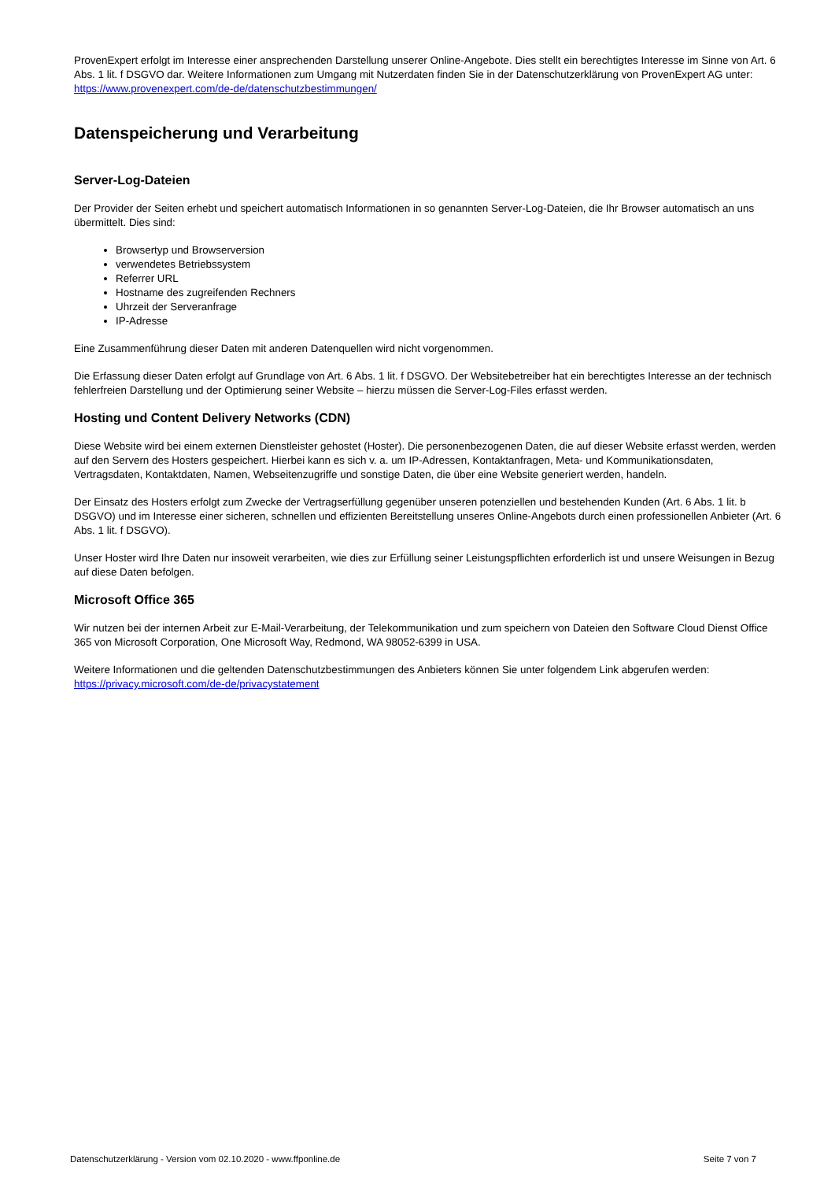ProvenExpert erfolgt im Interesse einer ansprechenden Darstellung unserer Online-Angebote. Dies stellt ein berechtigtes Interesse im Sinne von Art. 6 Abs. 1 lit. f DSGVO dar. Weitere Informationen zum Umgang mit Nutzerdaten finden Sie in der Datenschutzerklärung von ProvenExpert AG unter: https://www.provenexpert.com/de-de/datenschutzbestimmungen/
Datenspeicherung und Verarbeitung
Server-Log-Dateien
Der Provider der Seiten erhebt und speichert automatisch Informationen in so genannten Server-Log-Dateien, die Ihr Browser automatisch an uns übermittelt. Dies sind:
Browsertyp und Browserversion
verwendetes Betriebssystem
Referrer URL
Hostname des zugreifenden Rechners
Uhrzeit der Serveranfrage
IP-Adresse
Eine Zusammenführung dieser Daten mit anderen Datenquellen wird nicht vorgenommen.
Die Erfassung dieser Daten erfolgt auf Grundlage von Art. 6 Abs. 1 lit. f DSGVO. Der Websitebetreiber hat ein berechtigtes Interesse an der technisch fehlerfreien Darstellung und der Optimierung seiner Website – hierzu müssen die Server-Log-Files erfasst werden.
Hosting und Content Delivery Networks (CDN)
Diese Website wird bei einem externen Dienstleister gehostet (Hoster). Die personenbezogenen Daten, die auf dieser Website erfasst werden, werden auf den Servern des Hosters gespeichert. Hierbei kann es sich v. a. um IP-Adressen, Kontaktanfragen, Meta- und Kommunikationsdaten, Vertragsdaten, Kontaktdaten, Namen, Webseitenzugriffe und sonstige Daten, die über eine Website generiert werden, handeln.
Der Einsatz des Hosters erfolgt zum Zwecke der Vertragserfüllung gegenüber unseren potenziellen und bestehenden Kunden (Art. 6 Abs. 1 lit. b DSGVO) und im Interesse einer sicheren, schnellen und effizienten Bereitstellung unseres Online-Angebots durch einen professionellen Anbieter (Art. 6 Abs. 1 lit. f DSGVO).
Unser Hoster wird Ihre Daten nur insoweit verarbeiten, wie dies zur Erfüllung seiner Leistungspflichten erforderlich ist und unsere Weisungen in Bezug auf diese Daten befolgen.
Microsoft Office 365
Wir nutzen bei der internen Arbeit zur E-Mail-Verarbeitung, der Telekommunikation und zum speichern von Dateien den Software Cloud Dienst Office 365 von Microsoft Corporation, One Microsoft Way, Redmond, WA 98052-6399 in USA.
Weitere Informationen und die geltenden Datenschutzbestimmungen des Anbieters können Sie unter folgendem Link abgerufen werden: https://privacy.microsoft.com/de-de/privacystatement
Datenschutzerklärung - Version vom 02.10.2020 - www.ffponline.de Seite 7 von 7